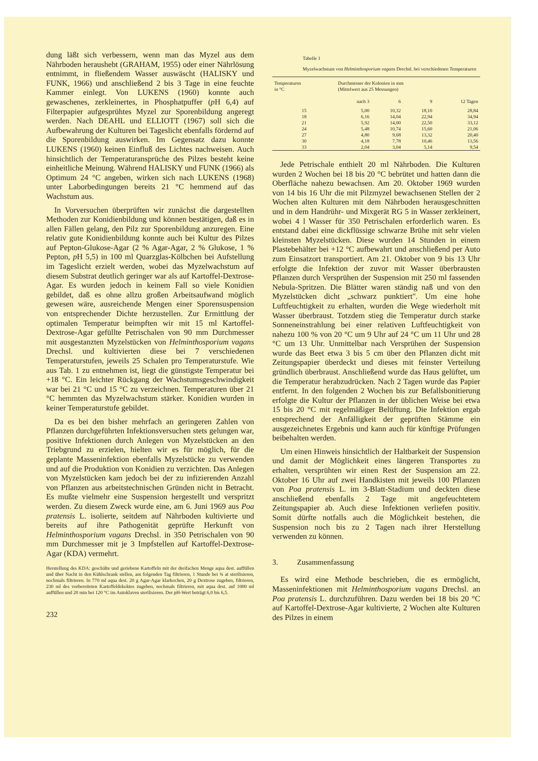dung läßt sich verbessern, wenn man das Myzel aus dem Nährboden heraushebt (GRAHAM, 1955) oder einer Nährlösung entnimmt, in fließendem Wasser auswäscht (HALISKY und FUNK, 1966) und anschließend 2 bis 3 Tage in eine feuchte Kammer einlegt. Von LUKENS (1960) konnte auch gewaschenes, zerkleinertes, in Phosphatpuffer (p H 6,4) auf Filterpapier aufgesprühtes Myzel zur Sporenbildung angeregt werden. Nach DEAHL und ELLIOTT (1967) soll sich die Aufbewahrung der Kulturen bei Tageslicht ebenfalls fördernd auf die Sporenbildung auswirken. Im Gegensatz dazu konnte LUKENS (1960) keinen Einfluß des Lichtes nachweisen. Auch hinsichtlich der Temperaturansprüche des Pilzes besteht keine einheitliche Meinung. Während HALISKY und FUNK (1966) als Optimum 24 °C angeben, wirken sich nach LUKENS (1968) unter Laborbedingungen bereits 21 °C hemmend auf das Wachstum aus.
In Vorversuchen überprüften wir zunächst die dargestellten Methoden zur Konidienbildung und können bestätigen, daß es in allen Fällen gelang, den Pilz zur Sporenbildung anzuregen. Eine relativ gute Konidienbildung konnte auch bei Kultur des Pilzes auf Pepton-Glukose-Agar (2 % Agar-Agar, 2 % Glukose, 1 % Pepton, p H 5,5) in 100 ml Quarzglas-Kölbchen bei Aufstellung im Tageslicht erzielt werden, wobei das Myzelwachstum auf diesem Substrat deutlich geringer war als auf Kartoffel-Dextrose-Agar. Es wurden jedoch in keinem Fall so viele Konidien gebildet, daß es ohne allzu großen Arbeitsaufwand möglich gewesen wäre, ausreichende Mengen einer Sporensuspension von entsprechender Dichte herzustellen. Zur Ermittlung der optimalen Temperatur beimpften wir mit 15 ml Kartoffel-Dextrose-Agar gefüllte Petrischalen von 90 mm Durchmesser mit ausgestanzten Myzelstücken von Helminthosporium vagans Drechsl. und kultivierten diese bei 7 verschiedenen Temperaturstufen, jeweils 25 Schalen pro Temperaturstufe. Wie aus Tab. 1 zu entnehmen ist, liegt die günstigste Temperatur bei +18 °C. Ein leichter Rückgang der Wachstumsgeschwindigkeit war bei 21 °C und 15 °C zu verzeichnen. Temperaturen über 21 °C hemmten das Myzelwachstum stärker. Konidien wurden in keiner Temperaturstufe gebildet.
Da es bei den bisher mehrfach an geringeren Zahlen von Pflanzen durchgeführten Infektionsversuchen stets gelungen war, positive Infektionen durch Anlegen von Myzelstücken an den Triebgrund zu erzielen, hielten wir es für möglich, für die geplante Masseninfektion ebenfalls Myzelstücke zu verwenden und auf die Produktion von Konidien zu verzichten. Das Anlegen von Myzelstücken kam jedoch bei der zu infizierenden Anzahl von Pflanzen aus arbeitstechnischen Gründen nicht in Betracht. Es mußte vielmehr eine Suspension hergestellt und verspritzt werden. Zu diesem Zweck wurde eine, am 6. Juni 1969 aus Poa pratensis L. isolierte, seitdem auf Nährboden kultivierte und bereits auf ihre Pathogenität geprüfte Herkunft von Helminthosporium vagans Drechsl. in 350 Petrischalen von 90 mm Durchmesser mit je 3 Impfstellen auf Kartoffel-Dextrose-Agar (KDA) vermehrt.
Herstellung des KDA: geschälte und geriebene Kartoffeln mit der dreifachen Menge aqua dest. auffüllen und über Nacht in den Kühlschrank stellen, am folgenden Tag filtrieren, 1 Stunde bei ¾ at sterilisieren, nochmals filtrieren. In 770 ml aqua dest. 20 g Agar-Agar klarkochen, 20 g Dextrose zugeben, filtrieren, 230 ml des vorbereiteten Kartoffeldekoktes zugeben, nochmals filtrieren, mit aqua dest. auf 1000 ml auffüllen und 20 min bei 120 °C im Autoklaven sterilisieren. Der pH-Wert beträgt 6,0 bis 6,5.
232
Tabelle 1
Myzelwachstum von Helminthosporium vagans Drechsl. bei verschiedenen Temperaturen
| Temperaturen in °C | Durchmesser der Kolonien in mm (Mittelwert aus 25 Messungen) | | | |
| --- | --- | --- | --- | --- |
| | nach 3 | 6 | 9 | 12 Tagen |
| 15 | 5,00 | 10,32 | 18,10 | 28,84 |
| 18 | 6,16 | 14,04 | 22,94 | 34,94 |
| 21 | 5,92 | 14,00 | 22,50 | 33,12 |
| 24 | 5,48 | 10,74 | 15,60 | 21,06 |
| 27 | 4,80 | 9,68 | 13,32 | 20,40 |
| 30 | 4,18 | 7,78 | 10,46 | 13,56 |
| 33 | 2,04 | 3,04 | 5,14 | 9,54 |
Jede Petrischale enthielt 20 ml Nährboden. Die Kulturen wurden 2 Wochen bei 18 bis 20 °C bebrütet und hatten dann die Oberfläche nahezu bewachsen. Am 20. Oktober 1969 wurden von 14 bis 16 Uhr die mit Pilzmyzel bewachsenen Stellen der 2 Wochen alten Kulturen mit dem Nährboden herausgeschnitten und in dem Handrühr- und Mixgerät RG 5 in Wasser zerkleinert, wobei 4 l Wasser für 350 Petrischalen erforderlich waren. Es entstand dabei eine dickflüssige schwarze Brühe mit sehr vielen kleinsten Myzelstücken. Diese wurden 14 Stunden in einem Plastebehälter bei +12 °C aufbewahrt und anschließend per Auto zum Einsatzort transportiert. Am 21. Oktober von 9 bis 13 Uhr erfolgte die Infektion der zuvor mit Wasser überbrausten Pflanzen durch Versprühen der Suspension mit 250 ml fassenden Nebula-Spritzen. Die Blätter waren ständig naß und von den Myzelstücken dicht „schwarz punktiert". Um eine hohe Luftfeuchtigkeit zu erhalten, wurden die Wege wiederholt mit Wasser überbraust. Totzdem stieg die Temperatur durch starke Sonneneinstrahlung bei einer relativen Luftfeuchtigkeit von nahezu 100 % von 20 °C um 9 Uhr auf 24 °C um 11 Uhr und 28 °C um 13 Uhr. Unmittelbar nach Versprühen der Suspension wurde das Beet etwa 3 bis 5 cm über den Pflanzen dicht mit Zeitungspapier überdeckt und dieses mit feinster Verteilung gründlich überbraust. Anschließend wurde das Haus gelüftet, um die Temperatur herabzudrücken. Nach 2 Tagen wurde das Papier entfernt. In den folgenden 2 Wochen bis zur Befallsbonitierung erfolgte die Kultur der Pflanzen in der üblichen Weise bei etwa 15 bis 20 °C mit regelmäßiger Belüftung. Die Infektion ergab entsprechend der Anfälligkeit der geprüften Stämme ein ausgezeichnetes Ergebnis und kann auch für künftige Prüfungen beibehalten werden.
Um einen Hinweis hinsichtlich der Haltbarkeit der Suspension und damit der Möglichkeit eines längeren Transportes zu erhalten, versprühten wir einen Rest der Suspension am 22. Oktober 16 Uhr auf zwei Handkisten mit jeweils 100 Pflanzen von Poa pratensis L. im 3-Blatt-Stadium und deckten diese anschließend ebenfalls 2 Tage mit angefeuchtetem Zeitungspapier ab. Auch diese Infektionen verliefen positiv. Somit dürfte notfalls auch die Möglichkeit bestehen, die Suspension noch bis zu 2 Tagen nach ihrer Herstellung verwenden zu können.
3. Zusammenfassung
Es wird eine Methode beschrieben, die es ermöglicht, Masseninfektionen mit Helminthosporium vagans Drechsl. an Poa pratensis L. durchzuführen. Dazu werden bei 18 bis 20 °C auf Kartoffel-Dextrose-Agar kultivierte, 2 Wochen alte Kulturen des Pilzes in einem